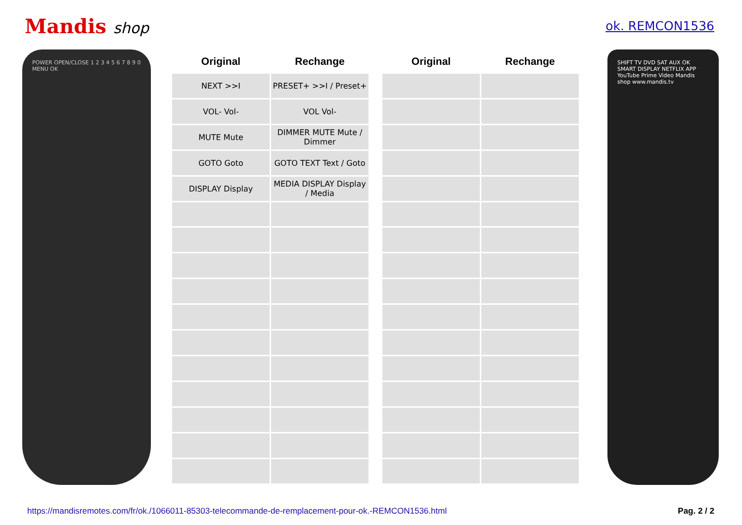Mandis shop
ok. REMCON1536
POWER OPEN/CLOSE 1 2 3 4 5 6 7 8 9 0 MENU OK
| Original | Rechange | | Original | Rechange |
| --- | --- | --- | --- | --- |
| NEXT >>I | PRESET+ >>I / Preset+ | | | |
| VOL- Vol- | VOL Vol- | | | |
| MUTE Mute | DIMMER MUTE Mute / Dimmer | | | |
| GOTO Goto | GOTO TEXT Text / Goto | | | |
| DISPLAY Display | MEDIA DISPLAY Display / Media | | | |
SHIFT TV DVD SAT AUX OK SMART DISPLAY NETFLIX APP YouTube Prime Video Mandis shop www.mandis.tv
https://mandisremotes.com/fr/ok./1066011-85303-telecommande-de-remplacement-pour-ok.-REMCON1536.html Pag. 2 / 2